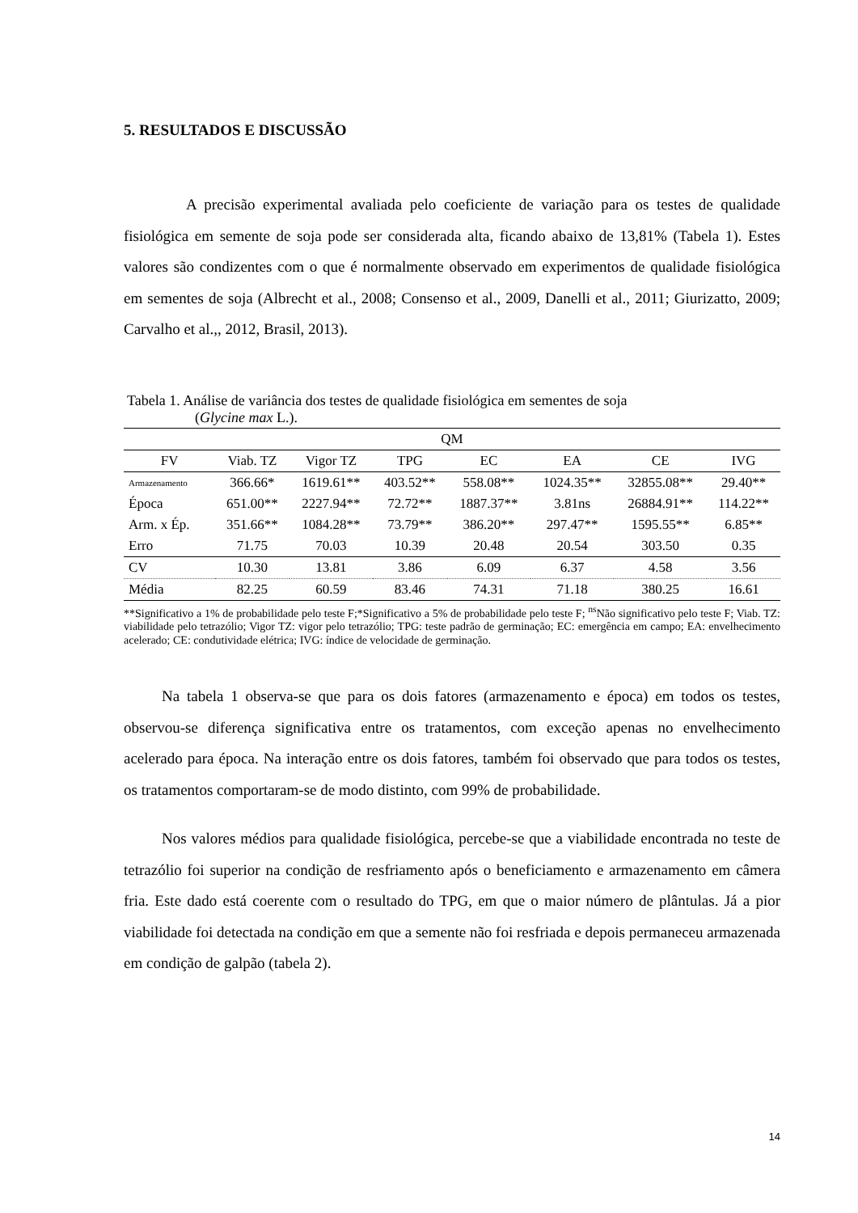5. RESULTADOS E DISCUSSÃO
A precisão experimental avaliada pelo coeficiente de variação para os testes de qualidade fisiológica em semente de soja pode ser considerada alta, ficando abaixo de 13,81% (Tabela 1). Estes valores são condizentes com o que é normalmente observado em experimentos de qualidade fisiológica em sementes de soja (Albrecht et al., 2008; Consenso et al., 2009, Danelli et al., 2011; Giurizatto, 2009; Carvalho et al.,, 2012, Brasil, 2013).
Tabela 1. Análise de variância dos testes de qualidade fisiológica em sementes de soja
(Glycine max L.).
| QM | | | | | | | |
| --- | --- | --- | --- | --- | --- | --- | --- |
| FV | Viab. TZ | Vigor TZ | TPG | EC | EA | CE | IVG |
| Armazenamento | 366.66* | 1619.61** | 403.52** | 558.08** | 1024.35** | 32855.08** | 29.40** |
| Época | 651.00** | 2227.94** | 72.72** | 1887.37** | 3.81ns | 26884.91** | 114.22** |
| Arm. x Ép. | 351.66** | 1084.28** | 73.79** | 386.20** | 297.47** | 1595.55** | 6.85** |
| Erro | 71.75 | 70.03 | 10.39 | 20.48 | 20.54 | 303.50 | 0.35 |
| CV | 10.30 | 13.81 | 3.86 | 6.09 | 6.37 | 4.58 | 3.56 |
| Média | 82.25 | 60.59 | 83.46 | 74.31 | 71.18 | 380.25 | 16.61 |
**Significativo a 1% de probabilidade pelo teste F;*Significativo a 5% de probabilidade pelo teste F; <sup>ns</sup>Não significativo pelo teste F; Viab. TZ: viabilidade pelo tetrazólio; Vigor TZ: vigor pelo tetrazólio; TPG: teste padrão de germinação; EC: emergência em campo; EA: envelhecimento acelerado; CE: condutividade elétrica; IVG: índice de velocidade de germinação.
Na tabela 1 observa-se que para os dois fatores (armazenamento e época) em todos os testes, observou-se diferença significativa entre os tratamentos, com exceção apenas no envelhecimento acelerado para época. Na interação entre os dois fatores, também foi observado que para todos os testes, os tratamentos comportaram-se de modo distinto, com 99% de probabilidade.
Nos valores médios para qualidade fisiológica, percebe-se que a viabilidade encontrada no teste de tetrazólio foi superior na condição de resfriamento após o beneficiamento e armazenamento em câmera fria. Este dado está coerente com o resultado do TPG, em que o maior número de plântulas. Já a pior viabilidade foi detectada na condição em que a semente não foi resfriada e depois permaneceu armazenada em condição de galpão (tabela 2).
14